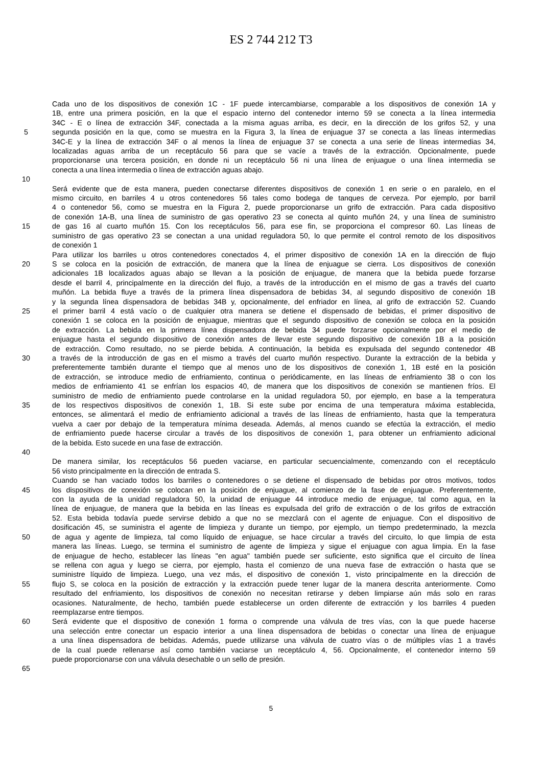ES 2 744 212 T3
Cada uno de los dispositivos de conexión 1C - 1F puede intercambiarse, comparable a los dispositivos de conexión 1A y
1B, entre una primera posición, en la que el espacio interno del contenedor interno 59 se conecta a la línea intermedia
34C - E o línea de extracción 34F, conectada a la misma aguas arriba, es decir, en la dirección de los grifos 52, y una
5 segunda posición en la que, como se muestra en la Figura 3, la línea de enjuague 37 se conecta a las líneas intermedias
34C-E y la línea de extracción 34F o al menos la línea de enjuague 37 se conecta a una serie de líneas intermedias 34,
localizadas aguas arriba de un receptáculo 56 para que se vacíe a través de la extracción. Opcionalmente, puede
proporcionarse una tercera posición, en donde ni un receptáculo 56 ni una línea de enjuague o una línea intermedia se
conecta a una línea intermedia o línea de extracción aguas abajo.
10
Será evidente que de esta manera, pueden conectarse diferentes dispositivos de conexión 1 en serie o en paralelo, en el
mismo circuito, en barriles 4 u otros contenedores 56 tales como bodega de tanques de cerveza. Por ejemplo, por barril
4 o contenedor 56, como se muestra en la Figura 2, puede proporcionarse un grifo de extracción. Para cada dispositivo
de conexión 1A-B, una línea de suministro de gas operativo 23 se conecta al quinto muñón 24, y una línea de suministro
15 de gas 16 al cuarto muñón 15. Con los receptáculos 56, para ese fin, se proporciona el compresor 60. Las líneas de
suministro de gas operativo 23 se conectan a una unidad reguladora 50, lo que permite el control remoto de los dispositivos
de conexión 1
Para utilizar los barriles u otros contenedores conectados 4, el primer dispositivo de conexión 1A en la dirección de flujo
20 S se coloca en la posición de extracción, de manera que la línea de enjuague se cierra. Los dispositivos de conexión
adicionales 1B localizados aguas abajo se llevan a la posición de enjuague, de manera que la bebida puede forzarse
desde el barril 4, principalmente en la dirección del flujo, a través de la introducción en el mismo de gas a través del cuarto
muñón. La bebida fluye a través de la primera línea dispensadora de bebidas 34, al segundo dispositivo de conexión 1B
y la segunda línea dispensadora de bebidas 34B y, opcionalmente, del enfriador en línea, al grifo de extracción 52. Cuando
25 el primer barril 4 está vacío o de cualquier otra manera se detiene el dispensado de bebidas, el primer dispositivo de
conexión 1 se coloca en la posición de enjuague, mientras que el segundo dispositivo de conexión se coloca en la posición
de extracción. La bebida en la primera línea dispensadora de bebida 34 puede forzarse opcionalmente por el medio de
enjuague hasta el segundo dispositivo de conexión antes de llevar este segundo dispositivo de conexión 1B a la posición
de extracción. Como resultado, no se pierde bebida. A continuación, la bebida es expulsada del segundo contenedor 4B
30 a través de la introducción de gas en el mismo a través del cuarto muñón respectivo. Durante la extracción de la bebida y
preferentemente también durante el tiempo que al menos uno de los dispositivos de conexión 1, 1B esté en la posición
de extracción, se introduce medio de enfriamiento, continua o periódicamente, en las líneas de enfriamiento 38 o con los
medios de enfriamiento 41 se enfrían los espacios 40, de manera que los dispositivos de conexión se mantienen fríos. El
suministro de medio de enfriamiento puede controlarse en la unidad reguladora 50, por ejemplo, en base a la temperatura
35 de los respectivos dispositivos de conexión 1, 1B. Si este sube por encima de una temperatura máxima establecida,
entonces, se alimentará el medio de enfriamiento adicional a través de las líneas de enfriamiento, hasta que la temperatura
vuelva a caer por debajo de la temperatura mínima deseada. Además, al menos cuando se efectúa la extracción, el medio
de enfriamiento puede hacerse circular a través de los dispositivos de conexión 1, para obtener un enfriamiento adicional
de la bebida. Esto sucede en una fase de extracción.
40
De manera similar, los receptáculos 56 pueden vaciarse, en particular secuencialmente, comenzando con el receptáculo
56 visto principalmente en la dirección de entrada S.
Cuando se han vaciado todos los barriles o contenedores o se detiene el dispensado de bebidas por otros motivos, todos
45 los dispositivos de conexión se colocan en la posición de enjuague, al comienzo de la fase de enjuague. Preferentemente,
con la ayuda de la unidad reguladora 50, la unidad de enjuague 44 introduce medio de enjuague, tal como agua, en la
línea de enjuague, de manera que la bebida en las líneas es expulsada del grifo de extracción o de los grifos de extracción
52. Esta bebida todavía puede servirse debido a que no se mezclará con el agente de enjuague. Con el dispositivo de
dosificación 45, se suministra el agente de limpieza y durante un tiempo, por ejemplo, un tiempo predeterminado, la mezcla
50 de agua y agente de limpieza, tal como líquido de enjuague, se hace circular a través del circuito, lo que limpia de esta
manera las líneas. Luego, se termina el suministro de agente de limpieza y sigue el enjuague con agua limpia. En la fase
de enjuague de hecho, establecer las líneas "en agua" también puede ser suficiente, esto significa que el circuito de línea
se rellena con agua y luego se cierra, por ejemplo, hasta el comienzo de una nueva fase de extracción o hasta que se
suministre líquido de limpieza. Luego, una vez más, el dispositivo de conexión 1, visto principalmente en la dirección de
55 flujo S, se coloca en la posición de extracción y la extracción puede tener lugar de la manera descrita anteriormente. Como
resultado del enfriamiento, los dispositivos de conexión no necesitan retirarse y deben limpiarse aún más solo en raras
ocasiones. Naturalmente, de hecho, también puede establecerse un orden diferente de extracción y los barriles 4 pueden
reemplazarse entre tiempos.
60 Será evidente que el dispositivo de conexión 1 forma o comprende una válvula de tres vías, con la que puede hacerse
una selección entre conectar un espacio interior a una línea dispensadora de bebidas o conectar una línea de enjuague
a una línea dispensadora de bebidas. Además, puede utilizarse una válvula de cuatro vías o de múltiples vías 1 a través
de la cual puede rellenarse así como también vaciarse un receptáculo 4, 56. Opcionalmente, el contenedor interno 59
puede proporcionarse con una válvula desechable o un sello de presión.
65
5